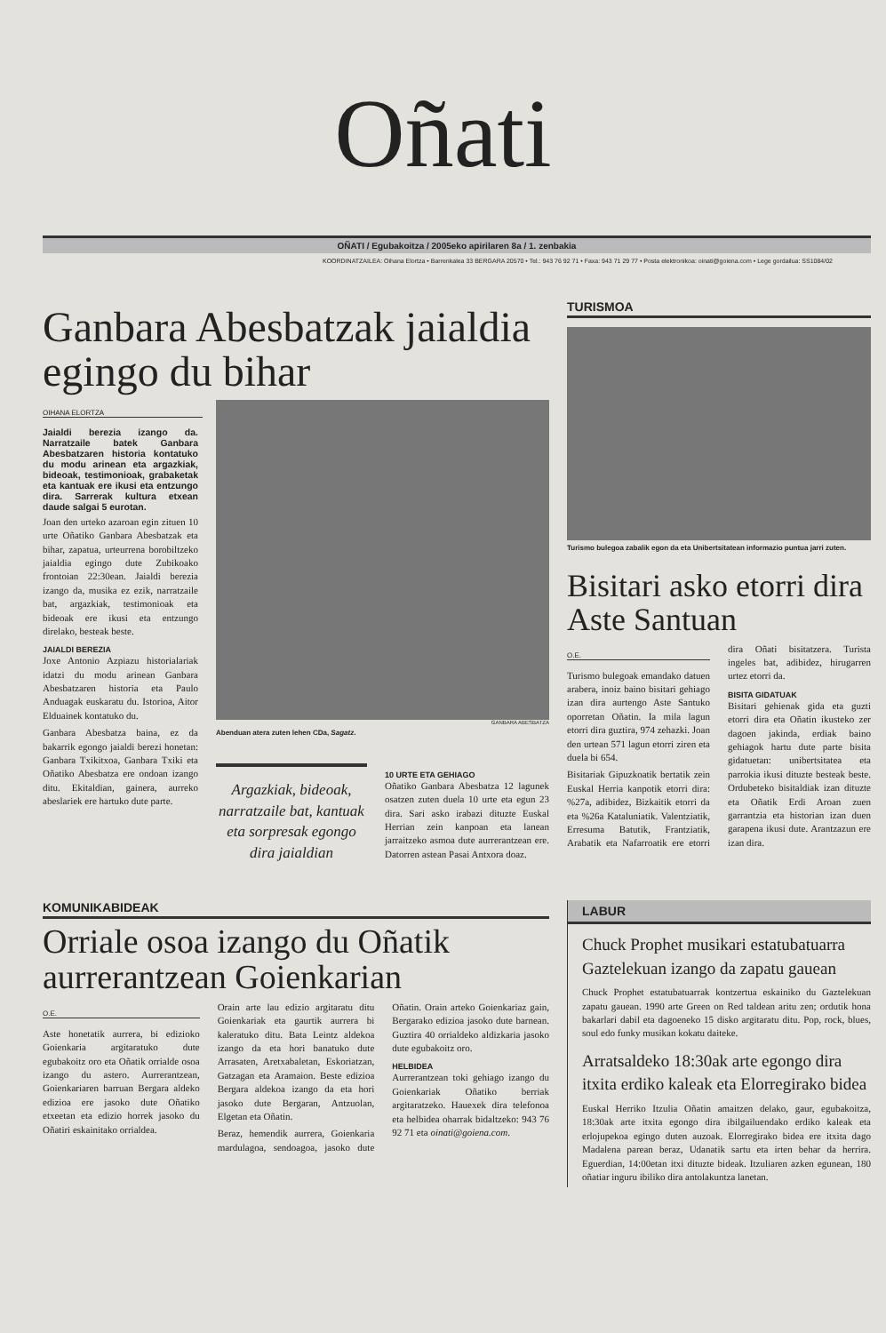Oñati
OÑATI / Egubakoitza / 2005eko apirilaren 8a / 1. zenbakia
KOORDINATZAILEA: Oihana Elortza • Barrenkalea 33 BERGARA 20570 • Tel.: 943 76 92 71 • Faxa: 943 71 29 77 • Posta elektronikoa: oinati@goiena.com • Lege gordailua: SS1084/02
Ganbara Abesbatzak jaialdia egingo du bihar
OIHANA ELORTZA
Jaialdi berezia izango da. Narratzaile batek Ganbara Abesbatzaren historia kontatuko du modu arinean eta argazkiak, bideoak, testimonioak, grabaketak eta kantuak ere ikusi eta entzungo dira. Sarrerak kultura etxean daude salgai 5 eurotan.
Joan den urteko azaroan egin zituen 10 urte Oñatiko Ganbara Abesbatzak eta bihar, zapatua, urteurrena borobiltzeko jaialdia egingo dute Zubikoako frontoian 22:30ean. Jaialdi berezia izango da, musika ez ezik, narratzaile bat, argazkiak, testimonioak eta bideoak ere ikusi eta entzungo direlako, besteak beste.
JAIALDI BEREZIA
Joxe Antonio Azpiazu historialariak idatzi du modu arinean Ganbara Abesbatzaren historia eta Paulo Anduagak euskaratu du. Istorioa, Aitor Elduainek kontatuko du.
Ganbara Abesbatza baina, ez da bakarrik egongo jaialdi berezi honetan: Ganbara Txikitxoa, Ganbara Txiki eta Oñatiko Abesbatza ere ondoan izango ditu. Ekitaldian, gainera, aurreko abeslariek ere hartuko dute parte.
GANBARA ABESBATZA
Abenduan atera zuten lehen CDa, Sagatz.
Argazkiak, bideoak, narratzaile bat, kantuak eta sorpresak egongo dira jaialdian
10 URTE ETA GEHIAGO
Oñatiko Ganbara Abesbatza 12 lagunek osatzen zuten duela 10 urte eta egun 23 dira. Sari asko irabazi dituzte Euskal Herrian zein kanpoan eta lanean jarraitzeko asmoa dute aurrerantzean ere. Datorren astean Pasai Antxora doaz.
TURISMOA
Turismo bulegoa zabalik egon da eta Unibertsitatean informazio puntua jarri zuten.
Bisitari asko etorri dira Aste Santuan
O.E.
Turismo bulegoak emandako datuen arabera, inoiz baino bisitari gehiago izan dira aurtengo Aste Santuko oporretan Oñatin. Ia mila lagun etorri dira guztira, 974 zehazki. Joan den urtean 571 lagun etorri ziren eta duela bi 654.
Bisitariak Gipuzkoatik bertatik zein Euskal Herria kanpotik etorri dira: %27a, adibidez, Bizkaitik etorri da eta %26a Kataluniatik. Valentziatik, Erresuma Batutik, Frantziatik, Arabatik eta Nafarroatik ere etorri dira Oñati bisitatzera. Turista ingeles bat, adibidez, hirugarren urtez etorri da.
BISITA GIDATUAK
Bisitari gehienak gida eta guzti etorri dira eta Oñatin ikusteko zer dagoen jakinda, erdiak baino gehiagok hartu dute parte bisita gidatuetan: unibertsitatea eta parrokia ikusi dituzte besteak beste. Ordubeteko bisitaldiak izan dituzte eta Oñatik Erdi Aroan zuen garrantzia eta historian izan duen garapena ikusi dute. Arantzazun ere izan dira.
KOMUNIKABIDEAK
Orriale osoa izango du Oñatik aurrerantzean Goienkarian
O.E.
Aste honetatik aurrera, bi edizioko Goienkaria argitaratuko dute egubakoitz oro eta Oñatik orrialde osoa izango du astero. Aurrerantzean, Goienkariaren barruan Bergara aldeko edizioa ere jasoko dute Oñatiko etxeetan eta edizio horrek jasoko du Oñatiri eskainitako orrialdea.
Orain arte lau edizio argitaratu ditu Goienkariak eta gaurtik aurrera bi kaleratuko ditu. Bata Leintz aldekoa izango da eta hori banatuko dute Arrasaten, Aretxabaletan, Eskoriatzan, Gatzagan eta Aramaion. Beste edizioa Bergara aldekoa izango da eta hori jasoko dute Bergaran, Antzuolan, Elgetan eta Oñatin.
Beraz, hemendik aurrera, Goienkaria mardulagoa, sendoagoa, jasoko dute Oñatin. Orain arteko Goienkariaz gain, Bergarako edizioa jasoko dute barnean. Guztira 40 orrialdeko aldizkaria jasoko dute egubakoitz oro.
HELBIDEA
Aurrerantzean toki gehiago izango du Goienkariak Oñatiko berriak argitaratzeko. Hauexek dira telefonoa eta helbidea oharrak bidaltzeko: 943 76 92 71 eta oinati@goiena.com.
LABUR
Chuck Prophet musikari estatubatuarra Gaztelekuan izango da zapatu gauean
Chuck Prophet estatubatuarrak kontzertua eskainiko du Gaztelekuan zapatu gauean. 1990 arte Green on Red taldean aritu zen; ordutik hona bakarlari dabil eta dagoeneko 15 disko argitaratu ditu. Pop, rock, blues, soul edo funky musikan kokatu daiteke.
Arratsaldeko 18:30ak arte egongo dira itxita erdiko kaleak eta Elorregirako bidea
Euskal Herriko Itzulia Oñatin amaitzen delako, gaur, egubakoitza, 18:30ak arte itxita egongo dira ibilgailuendako erdiko kaleak eta erlojupekoa egingo duten auzoak. Elorregirako bidea ere itxita dago Madalena parean beraz, Udanatik sartu eta irten behar da herrira. Eguerdian, 14:00etan itxi dituzte bideak. Itzuliaren azken egunean, 180 oñatiar inguru ibiliko dira antolakuntza lanetan.